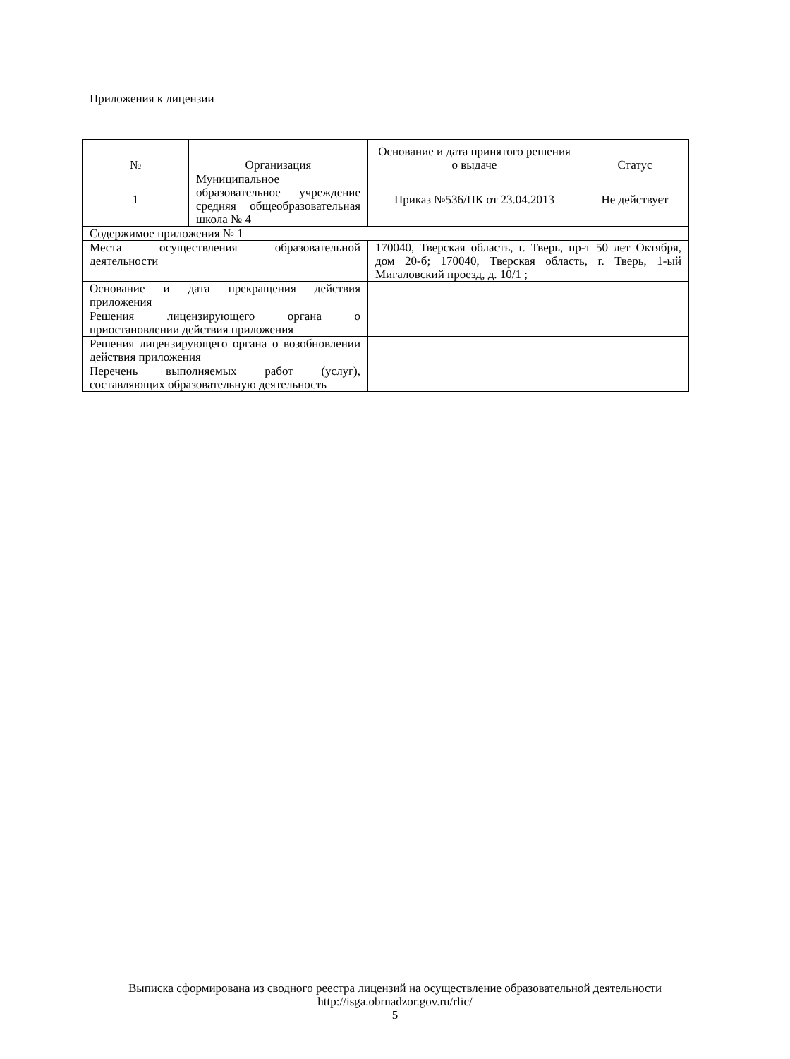Приложения к лицензии
| № | Организация | Основание и дата принятого решения о выдаче | Статус |
| --- | --- | --- | --- |
| 1 | Муниципальное образовательное учреждение средняя общеобразовательная школа № 4 | Приказ №536/ПК от 23.04.2013 | Не действует |
| Содержимое приложения № 1 | | | |
| Места осуществления образовательной деятельности | | 170040, Тверская область, г. Тверь, пр-т 50 лет Октября, дом 20-б; 170040, Тверская область, г. Тверь, 1-ый Мигаловский проезд, д. 10/1 ; | |
| Основание и дата прекращения действия приложения | | | |
| Решения лицензирующего органа о приостановлении действия приложения | | | |
| Решения лицензирующего органа о возобновлении действия приложения | | | |
| Перечень выполняемых работ (услуг), составляющих образовательную деятельность | | | |
Выписка сформирована из сводного реестра лицензий на осуществление образовательной деятельности
http://isga.obrnadzor.gov.ru/rlic/
5